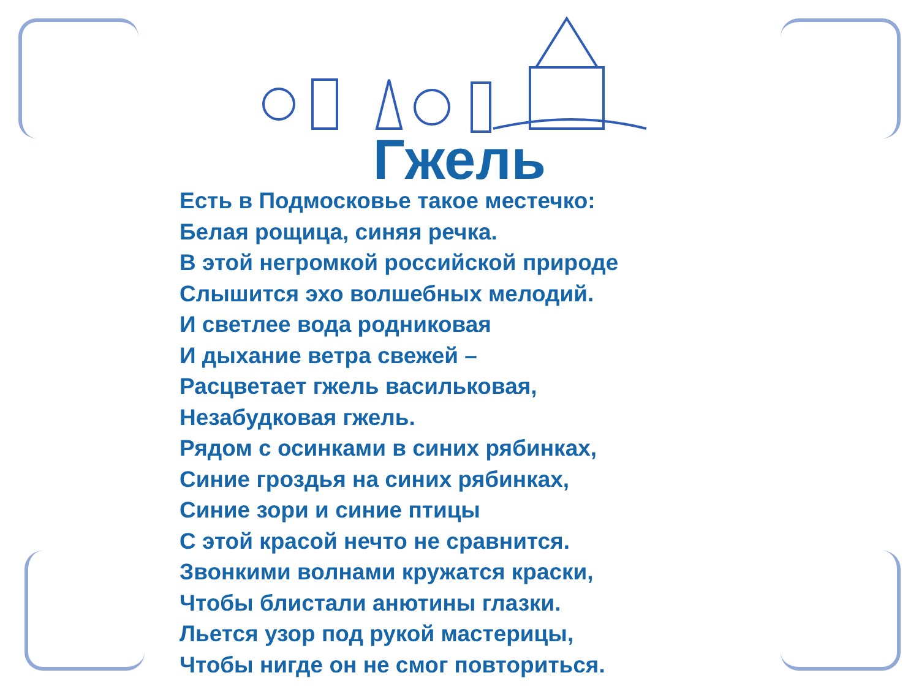Гжель
Есть в Подмосковье такое местечко:
Белая рощица, синяя речка.
В этой негромкой российской природе
Слышится эхо волшебных мелодий.
И светлее вода родниковая
И дыхание ветра свежей –
Расцветает гжель васильковая,
Незабудковая гжель.
Рядом с осинками в синих рябинках,
Синие гроздья на синих рябинках,
Синие зори и синие птицы
С этой красой нечто не сравнится.
Звонкими волнами кружатся краски,
Чтобы блистали анютины глазки.
Льется узор под рукой мастерицы,
Чтобы нигде он не смог повториться.